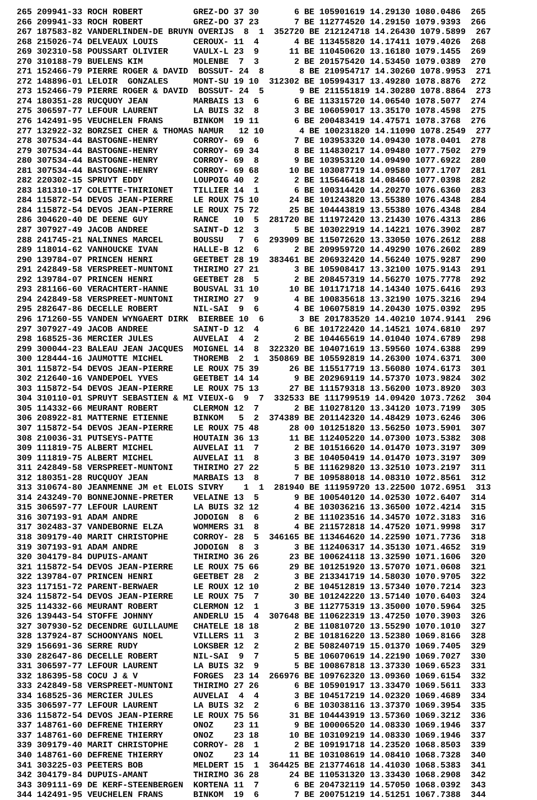265 209941-33 ROCH ROBERT          GREZ-DO 37 30       6 BE 105901619 14.29130 1080.0486  265
266 209941-33 ROCH ROBERT          GREZ-DO 37 23       7 BE 112774520 14.29150 1079.9393  266
267 187583-82 VANDERLINDEN-DE BRUYN OVERIJS  8  1  352720 BE 212124718 14.26430 1079.5899  267
268 215026-74 DELVEAUX LOUIS       CEROUX- 11  4       4 BE 113455820 14.17411 1079.4026  268
269 302310-58 POUSSART OLIVIER     VAULX-L 23  9      11 BE 110450620 13.16180 1079.1455  269
270 310188-79 BUELENS KIM          MOLENBE  7  3       2 BE 201575420 14.53450 1079.0389  270
271 152466-79 PIERRE ROGER & DAVID  BOSSUT- 24  8       8 BE 210954717 14.30260 1078.9953  271
272 148896-01 LELOIR  GONZALES     MONT-SU 19 10  312302 BE 105994317 13.49280 1078.8876  272
273 152466-79 PIERRE ROGER & DAVID  BOSSUT- 24  5       9 BE 211551819 14.30280 1078.8864  273
274 180351-28 RUCQUOY JEAN         MARBAIS 13  6       6 BE 113315720 14.06540 1078.5077  274
275 306597-77 LEFOUR LAURENT       LA BUIS 32  8       3 BE 106059017 13.35170 1078.4598  275
276 142491-95 VEUCHELEN FRANS      BINKOM  19 11       6 BE 200483419 14.47571 1078.3768  276
277 132922-32 BORZSEI CHER & THOMAS NAMUR   12 10       4 BE 100231820 14.11090 1078.2549  277
278 307534-44 BASTOGNE-HENRY       CORROY- 69  6       7 BE 103953320 14.09430 1078.0401  278
279 307534-44 BASTOGNE-HENRY       CORROY- 69 34       8 BE 114830217 14.09480 1077.7502  279
280 307534-44 BASTOGNE-HENRY       CORROY- 69  8       9 BE 103953120 14.09490 1077.6922  280
281 307534-44 BASTOGNE-HENRY       CORROY- 69 68      10 BE 103087719 14.09580 1077.1707  281
282 220302-15 SPRUYT EDDY          LOUPOIG 40  2       2 BE 115646418 14.08460 1077.0398  282
283 181310-17 COLETTE-THIRIONET    TILLIER 14  1       6 BE 100314420 14.20270 1076.6360  283
284 115872-54 DEVOS JEAN-PIERRE    LE ROUX 75 10      24 BE 101243820 13.55380 1076.4348  284
284 115872-54 DEVOS JEAN-PIERRE    LE ROUX 75 72      25 BE 104443819 13.55380 1076.4348  284
286 304620-40 DE DEENE GUY         RANCE   10  5  281720 BE 111972420 13.21430 1076.4313  286
287 307927-49 JACOB ANDREE         SAINT-D 12  3       5 BE 103022919 14.14221 1076.3902  287
288 241745-21 NALINNES MARCEL      BOUSSU   7  6  293909 BE 115072620 13.33050 1076.2612  288
289 118014-62 VANHOUCKE IVAN       HALLE-B 12  6       2 BE 209959720 14.49290 1076.2602  289
290 139784-07 PRINCEN HENRI        GEETBET 28 19  383461 BE 206932420 14.56240 1075.9287  290
291 242849-58 VERSPREET-MUNTONI    THIRIMO 27 21       3 BE 105908417 13.32100 1075.9143  291
292 139784-07 PRINCEN HENRI        GEETBET 28  5       2 BE 208457319 14.56270 1075.7778  292
293 281166-60 VERACHTERT-HANNE     BOUSVAL 31 10      10 BE 101171718 14.14340 1075.6416  293
294 242849-58 VERSPREET-MUNTONI    THIRIMO 27  9       4 BE 100835618 13.32190 1075.3216  294
295 282647-86 DECELLE ROBERT       NIL-SAI  9  6       4 BE 106075819 14.20430 1075.0392  295
296 171260-55 VANDEN WYNGAERT DIRK  BIERBEE 10  6       3 BE 201783520 14.40210 1074.9141  296
297 307927-49 JACOB ANDREE         SAINT-D 12  4       6 BE 101722420 14.14521 1074.6810  297
298 168525-36 MERCIER JULES        AUVELAI  4  2       2 BE 104465619 14.01040 1074.6789  298
299 300044-23 BALEAU JEAN JACQUES  MOIGNEL 14  8  322320 BE 104071619 13.59560 1074.6388  299
300 128444-16 JAUMOTTE MICHEL      THOREMB  2  1  350869 BE 105592819 14.26300 1074.6371  300
301 115872-54 DEVOS JEAN-PIERRE    LE ROUX 75 39      26 BE 115517719 13.56080 1074.6173  301
302 212640-16 VANDEPOEL YVES       GEETBET 14 14       9 BE 202969119 14.57370 1073.9824  302
303 115872-54 DEVOS JEAN-PIERRE    LE ROUX 75 13      27 BE 111579318 13.56200 1073.8920  303
304 310110-01 SPRUYT SEBASTIEN & MI VIEUX-G  9  7  332533 BE 111799519 14.09420 1073.7262  304
305 114332-66 MEURANT ROBERT       CLERMON 12  7       2 BE 110278120 13.34120 1073.7199  305
306 208922-81 MATTERNE ETIENNE     BINKOM   5  2  374389 BE 201142320 14.48429 1073.6246  306
307 115872-54 DEVOS JEAN-PIERRE    LE ROUX 75 48      28 00 101251820 13.56250 1073.5901  307
308 210036-31 PUTSEYS-PATTE        HOUTAIN 36 13      11 BE 112405220 14.07300 1073.5382  308
309 111819-75 ALBERT MICHEL        AUVELAI 11  7       2 BE 101516620 14.01470 1073.3197  309
309 111819-75 ALBERT MICHEL        AUVELAI 11  8       3 BE 104050419 14.01470 1073.3197  309
311 242849-58 VERSPREET-MUNTONI    THIRIMO 27 22       5 BE 111629820 13.32510 1073.2197  311
312 180351-28 RUCQUOY JEAN         MARBAIS 13  8       7 BE 109588018 14.08310 1072.8561  312
313 310674-80 JEANMENNE JM et ELOIS SIVRY    1  1  281940 BE 111959720 13.22500 1072.6951  313
314 243249-70 BONNEJONNE-PRETER    VELAINE 13  5       9 BE 100540120 14.02530 1072.6407  314
315 306597-77 LEFOUR LAURENT       LA BUIS 32 12       4 BE 103036216 13.36500 1072.4214  315
316 307193-91 ADAM ANDRE           JODOIGN  8  6       2 BE 111023516 14.34570 1072.3183  316
317 302483-37 VANDEBORNE ELZA      WOMMERS 31  8       4 BE 211572818 14.47520 1071.9998  317
318 309179-40 MARIT CHRISTOPHE     CORROY- 28  5  346165 BE 113464620 14.22590 1071.7736  318
319 307193-91 ADAM ANDRE           JODOIGN  8  3       3 BE 112406317 14.35130 1071.4652  319
320 304179-84 DUPUIS-AMANT         THIRIMO 36 26      23 BE 100624118 13.32590 1071.1606  320
321 115872-54 DEVOS JEAN-PIERRE    LE ROUX 75 66      29 BE 101251920 13.57070 1071.0608  321
322 139784-07 PRINCEN HENRI        GEETBET 28  2       3 BE 213341719 14.58030 1070.9705  322
323 117151-72 PARENT-BERWAER       LE ROUX 12 10       2 BE 104512819 13.57340 1070.7214  323
324 115872-54 DEVOS JEAN-PIERRE    LE ROUX 75  7      30 BE 101242220 13.57140 1070.6403  324
325 114332-66 MEURANT ROBERT       CLERMON 12  1       3 BE 112775319 13.35000 1070.5964  325
326 139443-54 STOFFE JOHNNY        ANDERLU 15  4  307648 BE 110622319 13.47250 1070.3903  326
327 307930-52 DECENDRE GUILLAUME   CHATELE 18 18       2 BE 110810720 13.55290 1070.1010  327
328 137924-87 SCHOONYANS NOEL      VILLERS 11  3       2 BE 101816220 13.52380 1069.8166  328
329 156691-36 SERRE RUDY           LOKSBER 12  2       2 BE 508240719 15.01370 1069.7405  329
330 282647-86 DECELLE ROBERT       NIL-SAI  9  7       5 BE 106070619 14.22190 1069.7027  330
331 306597-77 LEFOUR LAURENT       LA BUIS 32  9       5 BE 100867818 13.37330 1069.6523  331
332 186395-58 COCU J & V           FORGES  23 14  266976 BE 109762320 13.09360 1069.6154  332
333 242849-58 VERSPREET-MUNTONI    THIRIMO 27 26       6 BE 105901917 13.33470 1069.5611  333
334 168525-36 MERCIER JULES        AUVELAI  4  4       3 BE 104517219 14.02320 1069.4689  334
335 306597-77 LEFOUR LAURENT       LA BUIS 32  2       6 BE 103038116 13.37370 1069.3954  335
336 115872-54 DEVOS JEAN-PIERRE    LE ROUX 75 56      31 BE 104443919 13.57360 1069.3212  336
337 148761-60 DEFRENE THIERRY      ONOZ    23 11       9 BE 100006520 14.08330 1069.1946  337
337 148761-60 DEFRENE THIERRY      ONOZ    23 18      10 BE 103109219 14.08330 1069.1946  337
339 309179-40 MARIT CHRISTOPHE     CORROY- 28  1       2 BE 109191718 14.23520 1068.8503  339
340 148761-60 DEFRENE THIERRY      ONOZ    23 14      11 BE 103108619 14.08410 1068.7328  340
341 303225-03 PEETERS BOB          MELDERT 15  1  364425 BE 213774618 14.41030 1068.5383  341
342 304179-84 DUPUIS-AMANT         THIRIMO 36 28      24 BE 110531320 13.33430 1068.2908  342
343 309111-69 DE KERF-STEENBERGEN  KORTENA 11  7       6 BE 204732119 14.57050 1068.0392  343
344 142491-95 VEUCHELEN FRANS      BINKOM  19  6       7 BE 200751219 14.51251 1067.7388  344